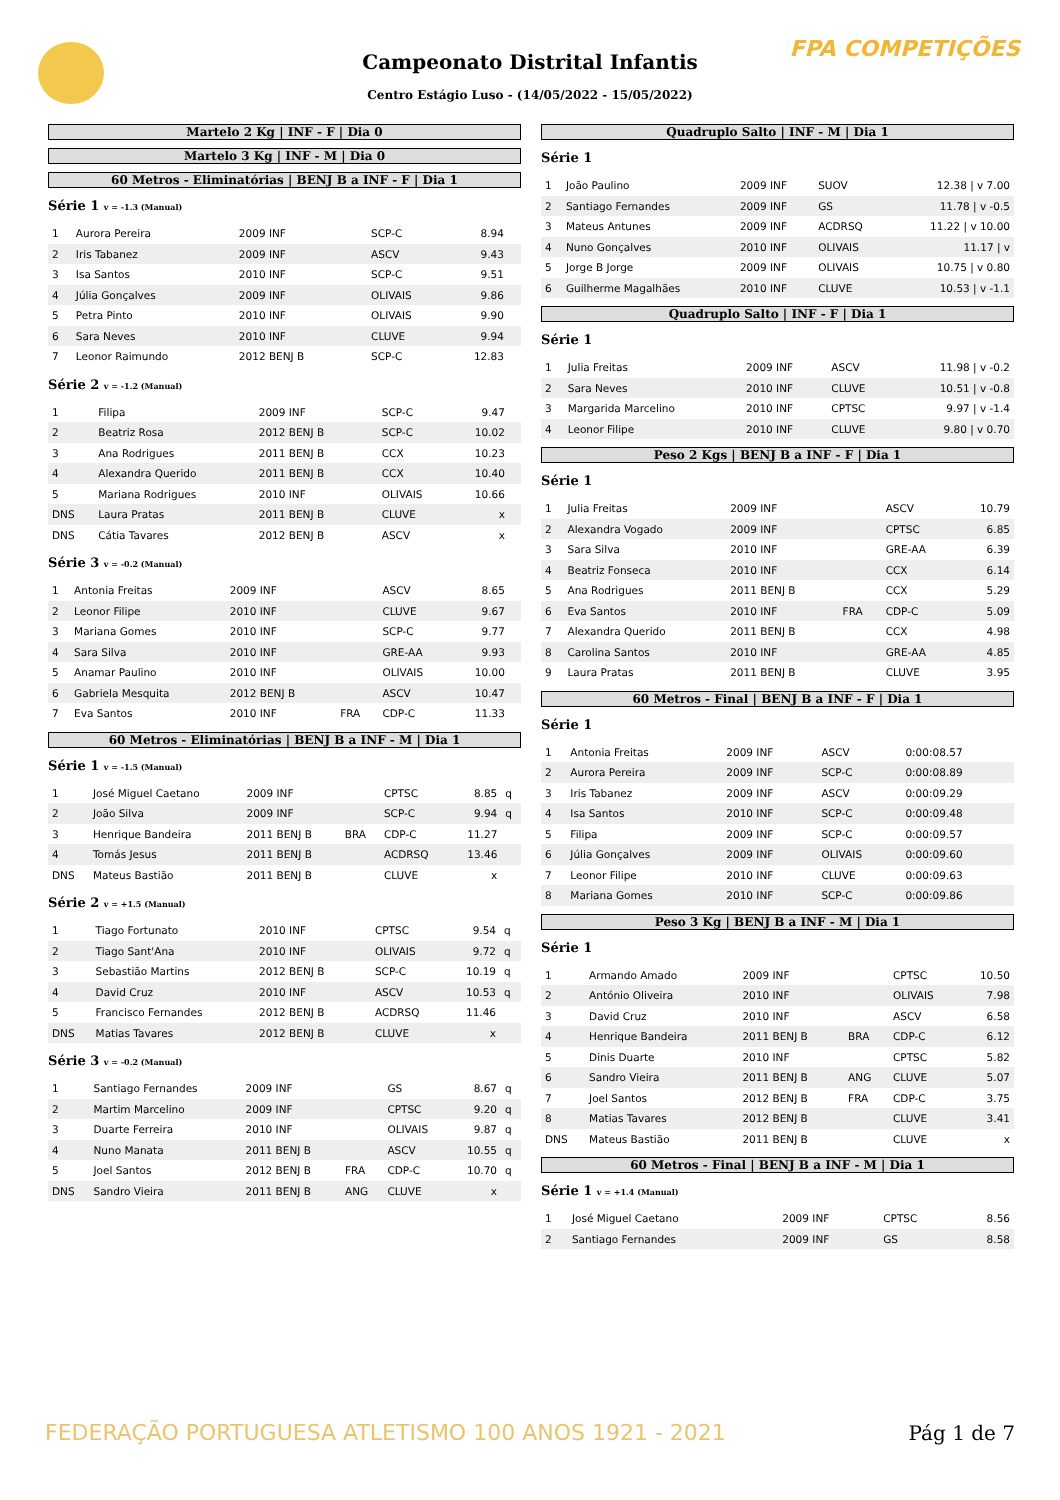FPA COMPETIÇÕES
Campeonato Distrital Infantis
Centro Estágio Luso - (14/05/2022 - 15/05/2022)
Martelo 2 Kg | INF - F | Dia 0
Martelo 3 Kg | INF - M | Dia 0
60 Metros - Eliminatórias | BENJ B a INF - F | Dia 1
Série 1 v = -1.3 (Manual)
| 1 | Aurora Pereira | 2009 INF | | SCP-C | 8.94 | |
| 2 | Iris Tabanez | 2009 INF | | ASCV | 9.43 | |
| 3 | Isa Santos | 2010 INF | | SCP-C | 9.51 | |
| 4 | Júlia Gonçalves | 2009 INF | | OLIVAIS | 9.86 | |
| 5 | Petra Pinto | 2010 INF | | OLIVAIS | 9.90 | |
| 6 | Sara Neves | 2010 INF | | CLUVE | 9.94 | |
| 7 | Leonor Raimundo | 2012 BENJ B | | SCP-C | 12.83 | |
Série 2 v = -1.2 (Manual)
| 1 | Filipa | 2009 INF | | SCP-C | 9.47 | |
| 2 | Beatriz Rosa | 2012 BENJ B | | SCP-C | 10.02 | |
| 3 | Ana Rodrigues | 2011 BENJ B | | CCX | 10.23 | |
| 4 | Alexandra Querido | 2011 BENJ B | | CCX | 10.40 | |
| 5 | Mariana Rodrigues | 2010 INF | | OLIVAIS | 10.66 | |
| DNS | Laura Pratas | 2011 BENJ B | | CLUVE | x | |
| DNS | Cátia Tavares | 2012 BENJ B | | ASCV | x | |
Série 3 v = -0.2 (Manual)
| 1 | Antonia Freitas | 2009 INF | | ASCV | 8.65 | |
| 2 | Leonor Filipe | 2010 INF | | CLUVE | 9.67 | |
| 3 | Mariana Gomes | 2010 INF | | SCP-C | 9.77 | |
| 4 | Sara Silva | 2010 INF | | GRE-AA | 9.93 | |
| 5 | Anamar Paulino | 2010 INF | | OLIVAIS | 10.00 | |
| 6 | Gabriela Mesquita | 2012 BENJ B | | ASCV | 10.47 | |
| 7 | Eva Santos | 2010 INF | FRA | CDP-C | 11.33 | |
60 Metros - Eliminatórias | BENJ B a INF - M | Dia 1
Série 1 v = -1.5 (Manual)
| 1 | José Miguel Caetano | 2009 INF | | CPTSC | 8.85 | q |
| 2 | João Silva | 2009 INF | | SCP-C | 9.94 | q |
| 3 | Henrique Bandeira | 2011 BENJ B | BRA | CDP-C | 11.27 | |
| 4 | Tomás Jesus | 2011 BENJ B | | ACDRSQ | 13.46 | |
| DNS | Mateus Bastião | 2011 BENJ B | | CLUVE | x | |
Série 2 v = +1.5 (Manual)
| 1 | Tiago Fortunato | 2010 INF | | CPTSC | 9.54 | q |
| 2 | Tiago Sant'Ana | 2010 INF | | OLIVAIS | 9.72 | q |
| 3 | Sebastião Martins | 2012 BENJ B | | SCP-C | 10.19 | q |
| 4 | David Cruz | 2010 INF | | ASCV | 10.53 | q |
| 5 | Francisco Fernandes | 2012 BENJ B | | ACDRSQ | 11.46 | |
| DNS | Matias Tavares | 2012 BENJ B | | CLUVE | x | |
Série 3 v = -0.2 (Manual)
| 1 | Santiago Fernandes | 2009 INF | | GS | 8.67 | q |
| 2 | Martim Marcelino | 2009 INF | | CPTSC | 9.20 | q |
| 3 | Duarte Ferreira | 2010 INF | | OLIVAIS | 9.87 | q |
| 4 | Nuno Manata | 2011 BENJ B | | ASCV | 10.55 | q |
| 5 | Joel Santos | 2012 BENJ B | FRA | CDP-C | 10.70 | q |
| DNS | Sandro Vieira | 2011 BENJ B | ANG | CLUVE | x | |
Quadruplo Salto | INF - M | Dia 1
Série 1
| 1 | João Paulino | 2009 INF | SUOV | 12.38 / v 7.00 |
| 2 | Santiago Fernandes | 2009 INF | GS | 11.78 / v -0.5 |
| 3 | Mateus Antunes | 2009 INF | ACDRSQ | 11.22 / v 10.00 |
| 4 | Nuno Gonçalves | 2010 INF | OLIVAIS | 11.17 / v |
| 5 | Jorge B Jorge | 2009 INF | OLIVAIS | 10.75 / v 0.80 |
| 6 | Guilherme Magalhães | 2010 INF | CLUVE | 10.53 / v -1.1 |
Quadruplo Salto | INF - F | Dia 1
Série 1
| 1 | Julia Freitas | 2009 INF | ASCV | 11.98 / v -0.2 |
| 2 | Sara Neves | 2010 INF | CLUVE | 10.51 / v -0.8 |
| 3 | Margarida Marcelino | 2010 INF | CPTSC | 9.97 / v -1.4 |
| 4 | Leonor Filipe | 2010 INF | CLUVE | 9.80 / v 0.70 |
Peso 2 Kgs | BENJ B a INF - F | Dia 1
Série 1
| 1 | Julia Freitas | 2009 INF | | ASCV | 10.79 |
| 2 | Alexandra Vogado | 2009 INF | | CPTSC | 6.85 |
| 3 | Sara Silva | 2010 INF | | GRE-AA | 6.39 |
| 4 | Beatriz Fonseca | 2010 INF | | CCX | 6.14 |
| 5 | Ana Rodrigues | 2011 BENJ B | | CCX | 5.29 |
| 6 | Eva Santos | 2010 INF | FRA | CDP-C | 5.09 |
| 7 | Alexandra Querido | 2011 BENJ B | | CCX | 4.98 |
| 8 | Carolina Santos | 2010 INF | | GRE-AA | 4.85 |
| 9 | Laura Pratas | 2011 BENJ B | | CLUVE | 3.95 |
60 Metros - Final | BENJ B a INF - F | Dia 1
Série 1
| 1 | Antonia Freitas | 2009 INF | ASCV | 0:00:08.57 |
| 2 | Aurora Pereira | 2009 INF | SCP-C | 0:00:08.89 |
| 3 | Iris Tabanez | 2009 INF | ASCV | 0:00:09.29 |
| 4 | Isa Santos | 2010 INF | SCP-C | 0:00:09.48 |
| 5 | Filipa | 2009 INF | SCP-C | 0:00:09.57 |
| 6 | Júlia Gonçalves | 2009 INF | OLIVAIS | 0:00:09.60 |
| 7 | Leonor Filipe | 2010 INF | CLUVE | 0:00:09.63 |
| 8 | Mariana Gomes | 2010 INF | SCP-C | 0:00:09.86 |
Peso 3 Kg | BENJ B a INF - M | Dia 1
Série 1
| 1 | Armando Amado | 2009 INF | | CPTSC | 10.50 |
| 2 | António Oliveira | 2010 INF | | OLIVAIS | 7.98 |
| 3 | David Cruz | 2010 INF | | ASCV | 6.58 |
| 4 | Henrique Bandeira | 2011 BENJ B | BRA | CDP-C | 6.12 |
| 5 | Dinis Duarte | 2010 INF | | CPTSC | 5.82 |
| 6 | Sandro Vieira | 2011 BENJ B | ANG | CLUVE | 5.07 |
| 7 | Joel Santos | 2012 BENJ B | FRA | CDP-C | 3.75 |
| 8 | Matias Tavares | 2012 BENJ B | | CLUVE | 3.41 |
| DNS | Mateus Bastião | 2011 BENJ B | | CLUVE | x |
60 Metros - Final | BENJ B a INF - M | Dia 1
Série 1 v = +1.4 (Manual)
| 1 | José Miguel Caetano | 2009 INF | CPTSC | 8.56 |
| 2 | Santiago Fernandes | 2009 INF | GS | 8.58 |
FEDERAÇÃO PORTUGUESA ATLETISMO 100 ANOS 1921 - 2021
Pág 1 de 7